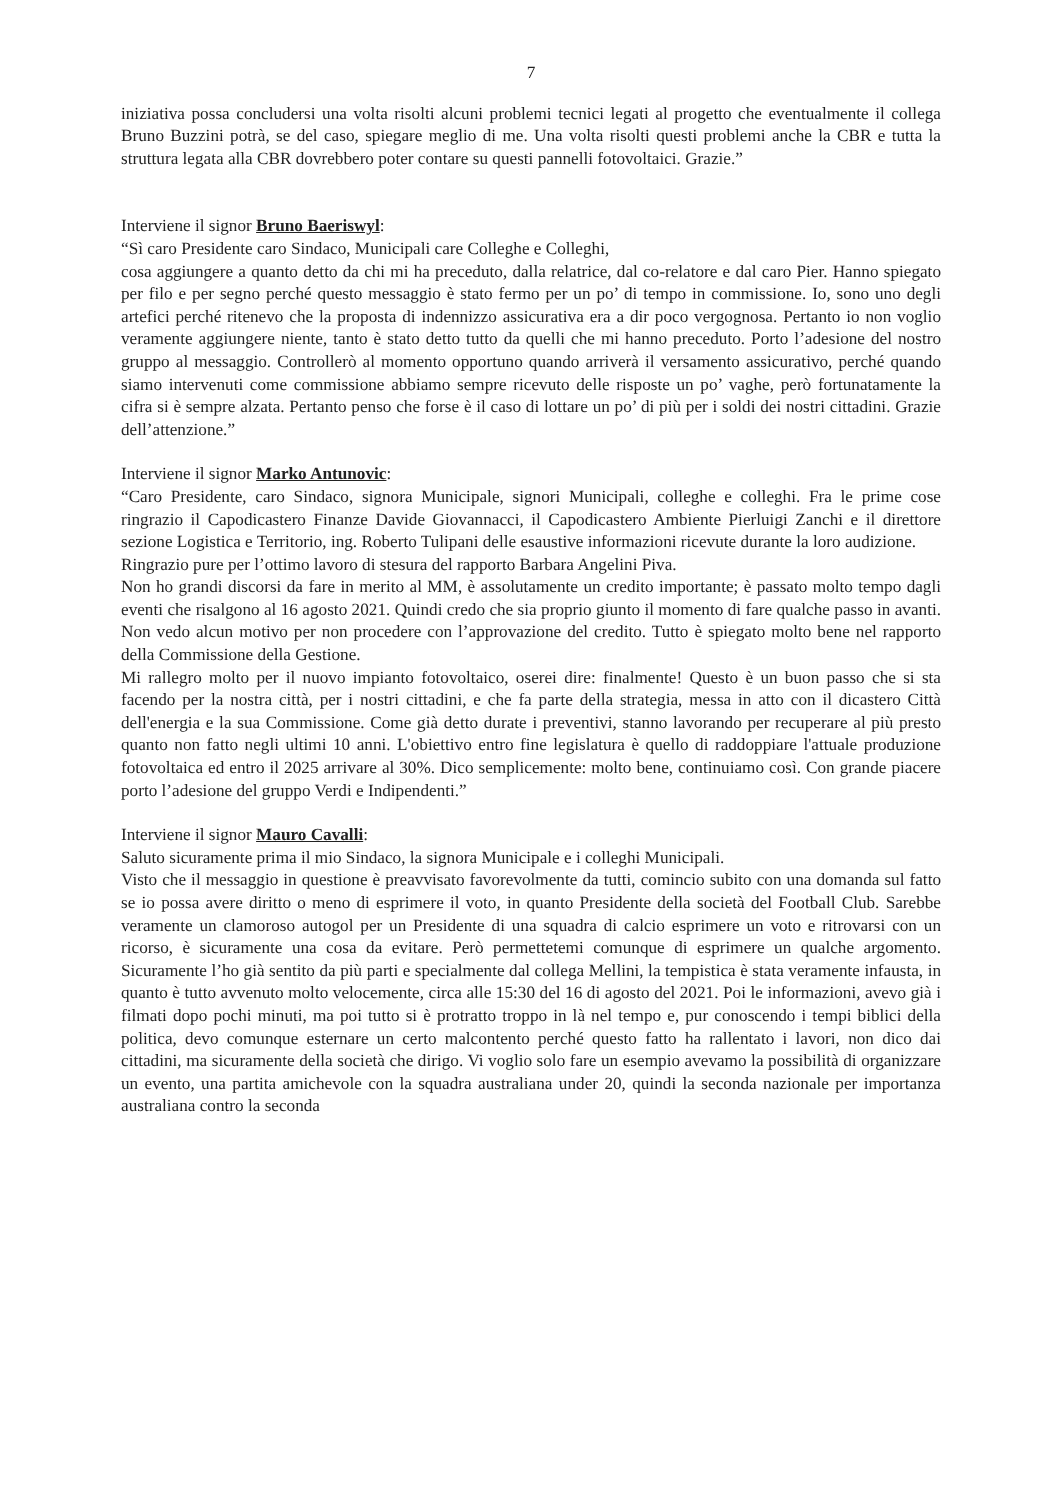7
iniziativa possa concludersi una volta risolti alcuni problemi tecnici legati al progetto che eventualmente il collega Bruno Buzzini potrà, se del caso, spiegare meglio di me. Una volta risolti questi problemi anche la CBR e tutta la struttura legata alla CBR dovrebbero poter contare su questi pannelli fotovoltaici. Grazie.”
Interviene il signor Bruno Baeriswyl:
“Sì caro Presidente caro Sindaco, Municipali care Colleghe e Colleghi,
cosa aggiungere a quanto detto da chi mi ha preceduto, dalla relatrice, dal co-relatore e dal caro Pier. Hanno spiegato per filo e per segno perché questo messaggio è stato fermo per un po’ di tempo in commissione. Io, sono uno degli artefici perché ritenevo che la proposta di indennizzo assicurativa era a dir poco vergognosa. Pertanto io non voglio veramente aggiungere niente, tanto è stato detto tutto da quelli che mi hanno preceduto. Porto l’adesione del nostro gruppo al messaggio. Controllerò al momento opportuno quando arriverà il versamento assicurativo, perché quando siamo intervenuti come commissione abbiamo sempre ricevuto delle risposte un po’ vaghe, però fortunatamente la cifra si è sempre alzata. Pertanto penso che forse è il caso di lottare un po’ di più per i soldi dei nostri cittadini. Grazie dell’attenzione.”
Interviene il signor Marko Antunovic:
“Caro Presidente, caro Sindaco, signora Municipale, signori Municipali, colleghe e colleghi. Fra le prime cose ringrazio il Capodicastero Finanze Davide Giovannacci, il Capodicastero Ambiente Pierluigi Zanchi e il direttore sezione Logistica e Territorio, ing. Roberto Tulipani delle esaustive informazioni ricevute durante la loro audizione.
Ringrazio pure per l’ottimo lavoro di stesura del rapporto Barbara Angelini Piva.
Non ho grandi discorsi da fare in merito al MM, è assolutamente un credito importante; è passato molto tempo dagli eventi che risalgono al 16 agosto 2021. Quindi credo che sia proprio giunto il momento di fare qualche passo in avanti. Non vedo alcun motivo per non procedere con l’approvazione del credito. Tutto è spiegato molto bene nel rapporto della Commissione della Gestione.
Mi rallegro molto per il nuovo impianto fotovoltaico, oserei dire: finalmente! Questo è un buon passo che si sta facendo per la nostra città, per i nostri cittadini, e che fa parte della strategia, messa in atto con il dicastero Città dell'energia e la sua Commissione. Come già detto durate i preventivi, stanno lavorando per recuperare al più presto quanto non fatto negli ultimi 10 anni. L'obiettivo entro fine legislatura è quello di raddoppiare l'attuale produzione fotovoltaica ed entro il 2025 arrivare al 30%. Dico semplicemente: molto bene, continuiamo così. Con grande piacere porto l’adesione del gruppo Verdi e Indipendenti.”
Interviene il signor Mauro Cavalli:
Saluto sicuramente prima il mio Sindaco, la signora Municipale e i colleghi Municipali.
Visto che il messaggio in questione è preavvisato favorevolmente da tutti, comincio subito con una domanda sul fatto se io possa avere diritto o meno di esprimere il voto, in quanto Presidente della società del Football Club. Sarebbe veramente un clamoroso autogol per un Presidente di una squadra di calcio esprimere un voto e ritrovarsi con un ricorso, è sicuramente una cosa da evitare. Però permettetemi comunque di esprimere un qualche argomento. Sicuramente l’ho già sentito da più parti e specialmente dal collega Mellini, la tempistica è stata veramente infausta, in quanto è tutto avvenuto molto velocemente, circa alle 15:30 del 16 di agosto del 2021. Poi le informazioni, avevo già i filmati dopo pochi minuti, ma poi tutto si è protratto troppo in là nel tempo e, pur conoscendo i tempi biblici della politica, devo comunque esternare un certo malcontento perché questo fatto ha rallentato i lavori, non dico dai cittadini, ma sicuramente della società che dirigo. Vi voglio solo fare un esempio avevamo la possibilità di organizzare un evento, una partita amichevole con la squadra australiana under 20, quindi la seconda nazionale per importanza australiana contro la seconda